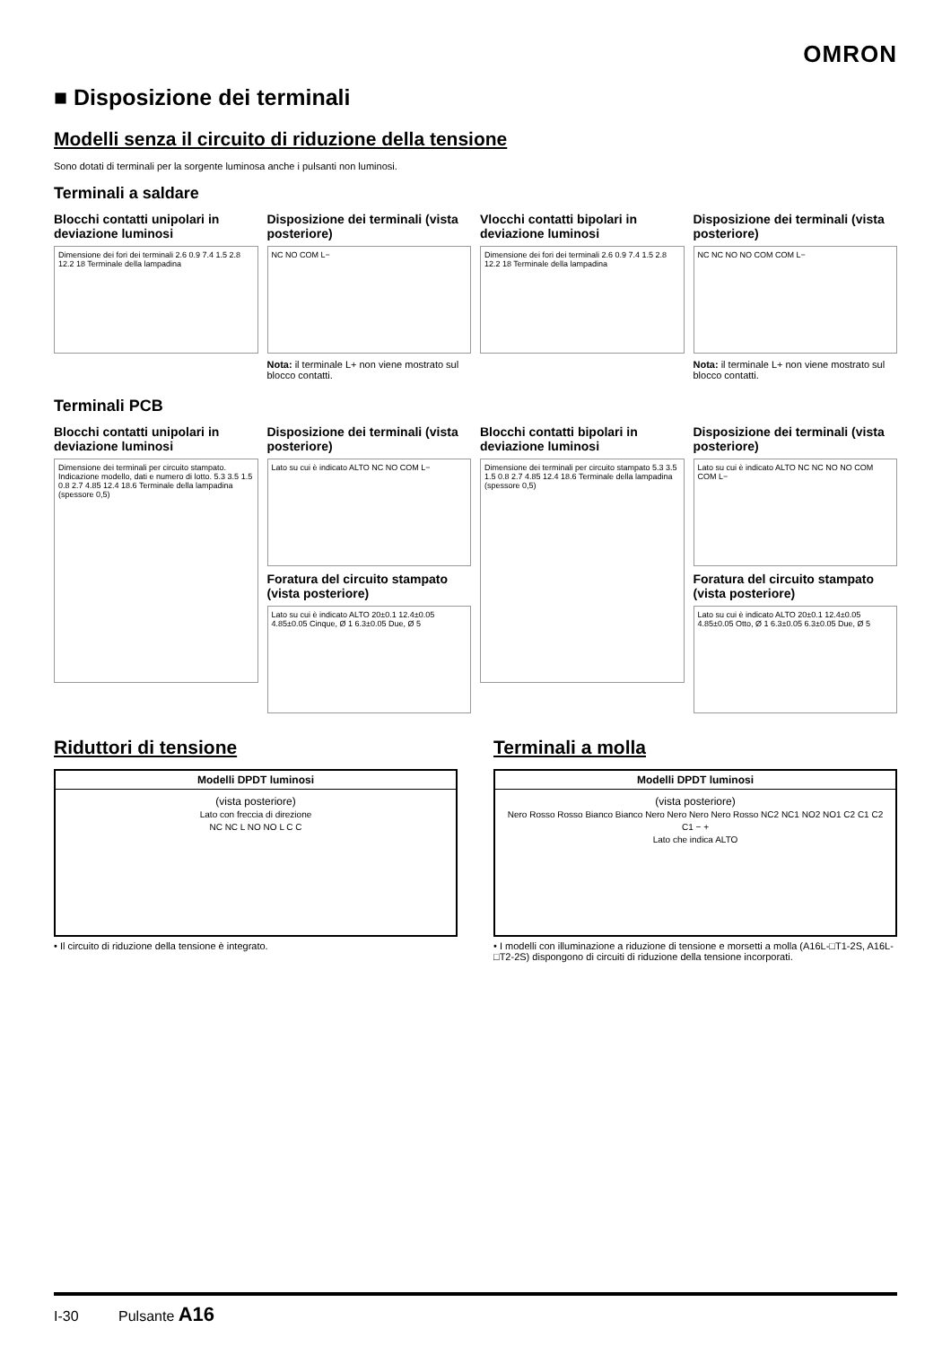OMRON
■ Disposizione dei terminali
Modelli senza il circuito di riduzione della tensione
Sono dotati di terminali per la sorgente luminosa anche i pulsanti non luminosi.
Terminali a saldare
Blocchi contatti unipolari in deviazione luminosi
Dimensione dei fori dei terminali 2.6 0.9 7.4 1.5 2.8 12.2 18 Terminale della lampadina
Disposizione dei terminali (vista posteriore)
NC NO COM L−
Nota: il terminale L+ non viene mostrato sul blocco contatti.
Vlocchi contatti bipolari in deviazione luminosi
Dimensione dei fori dei terminali 2.6 0.9 7.4 1.5 2.8 12.2 18 Terminale della lampadina
Disposizione dei terminali (vista posteriore)
NC NC NO NO COM COM L−
Nota: il terminale L+ non viene mostrato sul blocco contatti.
Terminali PCB
Blocchi contatti unipolari in deviazione luminosi
Dimensione dei terminali per circuito stampato. Indicazione modello, dati e numero di lotto. 5.3 3.5 1.5 0.8 2.7 4.85 12.4 18.6 Terminale della lampadina (spessore 0,5)
Disposizione dei terminali (vista posteriore)
Lato su cui è indicato ALTO NC NO COM L−
Foratura del circuito stampato (vista posteriore)
Lato su cui è indicato ALTO 20±0.1 12.4±0.05 4.85±0.05 Cinque, Ø 1 6.3±0.05 Due, Ø 5
Blocchi contatti bipolari in deviazione luminosi
Dimensione dei terminali per circuito stampato 5.3 3.5 1.5 0.8 2.7 4.85 12.4 18.6 Terminale della lampadina (spessore 0,5)
Disposizione dei terminali (vista posteriore)
Lato su cui è indicato ALTO NC NC NO NO COM COM L−
Foratura del circuito stampato (vista posteriore)
Lato su cui è indicato ALTO 20±0.1 12.4±0.05 4.85±0.05 Otto, Ø 1 6.3±0.05 6.3±0.05 Due, Ø 5
Riduttori di tensione
| Modelli DPDT luminosi |
| --- |
| (vista posteriore) Lato con freccia di direzione NC NC L NO NO L C C |
• Il circuito di riduzione della tensione è integrato.
Terminali a molla
| Modelli DPDT luminosi |
| --- |
| (vista posteriore) Nero Rosso Rosso Bianco Bianco Nero Nero Nero Nero Rosso NC2 NC1 NO2 NO1 C2 C1 C2 C1 − + Lato che indica ALTO |
• I modelli con illuminazione a riduzione di tensione e morsetti a molla (A16L-□T1-2S, A16L-□T2-2S) dispongono di circuiti di riduzione della tensione incorporati.
I-30 Pulsante A16